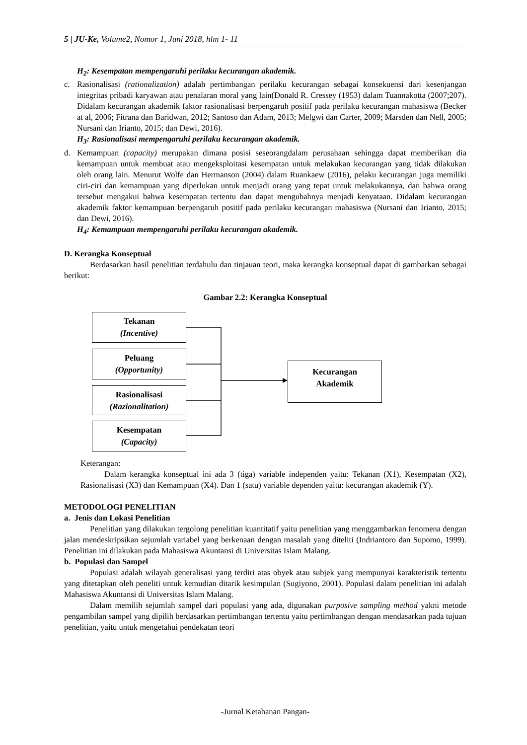5 | JU-Ke, Volume2, Nomor 1, Juni 2018, hlm 1- 11
H<sub>2</sub>: Kesempatan mempengaruhi perilaku kecurangan akademik.
c. Rasionalisasi (rationalization) adalah pertimbangan perilaku kecurangan sebagai konsekuensi dari kesenjangan integritas pribadi karyawan atau penalaran moral yang lain(Donald R. Cressey (1953) dalam Tuannakotta (2007;207). Didalam kecurangan akademik faktor rasionalisasi berpengaruh positif pada perilaku kecurangan mahasiswa (Becker at al, 2006; Fitrana dan Baridwan, 2012; Santoso dan Adam, 2013; Melgwi dan Carter, 2009; Marsden dan Nell, 2005; Nursani dan Irianto, 2015; dan Dewi, 2016).
H<sub>3</sub>: Rasionalisasi mempengaruhi perilaku kecurangan akademik.
d. Kemampuan (capacity) merupakan dimana posisi seseorangdalam perusahaan sehingga dapat memberikan dia kemampuan untuk membuat atau mengeksploitasi kesempatan untuk melakukan kecurangan yang tidak dilakukan oleh orang lain. Menurut Wolfe dan Hermanson (2004) dalam Ruankaew (2016), pelaku kecurangan juga memiliki ciri-ciri dan kemampuan yang diperlukan untuk menjadi orang yang tepat untuk melakukannya, dan bahwa orang tersebut mengakui bahwa kesempatan tertentu dan dapat mengubahnya menjadi kenyataan. Didalam kecurangan akademik faktor kemampuan berpengaruh positif pada perilaku kecurangan mahasiswa (Nursani dan Irianto, 2015; dan Dewi, 2016).
H<sub>4</sub>: Kemampuan mempengaruhi perilaku kecurangan akademik.
D. Kerangka Konseptual
Berdasarkan hasil penelitian terdahulu dan tinjauan teori, maka kerangka konseptual dapat di gambarkan sebagai berikut:
Gambar 2.2: Kerangka Konseptual
Tekanan
(Incentive)
Peluang
(Opportunity)
Rasionalisasi
(Razionalitation)
Kesempatan
(Capacity)
Kecurangan
Akademik
Keterangan:
Dalam kerangka konseptual ini ada 3 (tiga) variable independen yaitu: Tekanan (X1), Kesempatan (X2), Rasionalisasi (X3) dan Kemampuan (X4). Dan 1 (satu) variable dependen yaitu: kecurangan akademik (Y).
METODOLOGI PENELITIAN
a. Jenis dan Lokasi Penelitian
Penelitian yang dilakukan tergolong penelitian kuantitatif yaitu penelitian yang menggambarkan fenomena dengan jalan mendeskripsikan sejumlah variabel yang berkenaan dengan masalah yang diteliti (Indriantoro dan Supomo, 1999). Penelitian ini dilakukan pada Mahasiswa Akuntansi di Universitas Islam Malang.
b. Populasi dan Sampel
Populasi adalah wilayah generalisasi yang terdiri atas obyek atau subjek yang mempunyai karakteristik tertentu yang ditetapkan oleh peneliti untuk kemudian ditarik kesimpulan (Sugiyono, 2001). Populasi dalam penelitian ini adalah Mahasiswa Akuntansi di Universitas Islam Malang.
Dalam memilih sejumlah sampel dari populasi yang ada, digunakan purposive sampling method yakni metode pengambilan sampel yang dipilih berdasarkan pertimbangan tertentu yaitu pertimbangan dengan mendasarkan pada tujuan penelitian, yaitu untuk mengetahui pendekatan teori
-Jurnal Ketahanan Pangan-